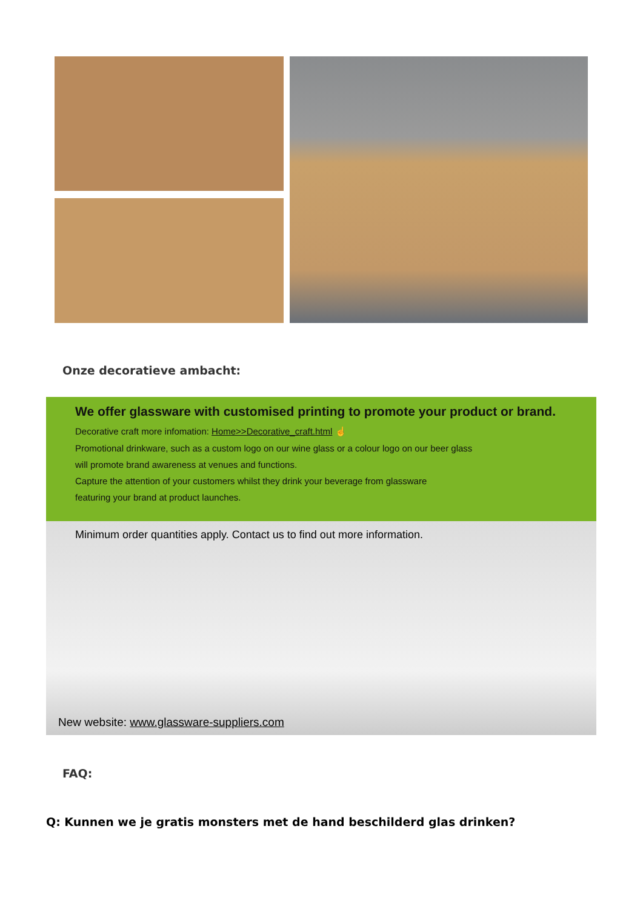Onze decoratieve ambacht:
We offer glassware with customised printing to promote your product or brand.
Decorative craft more infomation: Home>>Decorative_craft.html ☝
Promotional drinkware, such as a custom logo on our wine glass or a colour logo on our beer glass
will promote brand awareness at venues and functions.
Capture the attention of your customers whilst they drink your beverage from glassware
featuring your brand at product launches.
Minimum order quantities apply. Contact us to find out more information.
New website: www.glassware-suppliers.com
FAQ:
Q: Kunnen we je gratis monsters met de hand beschilderd glas drinken?